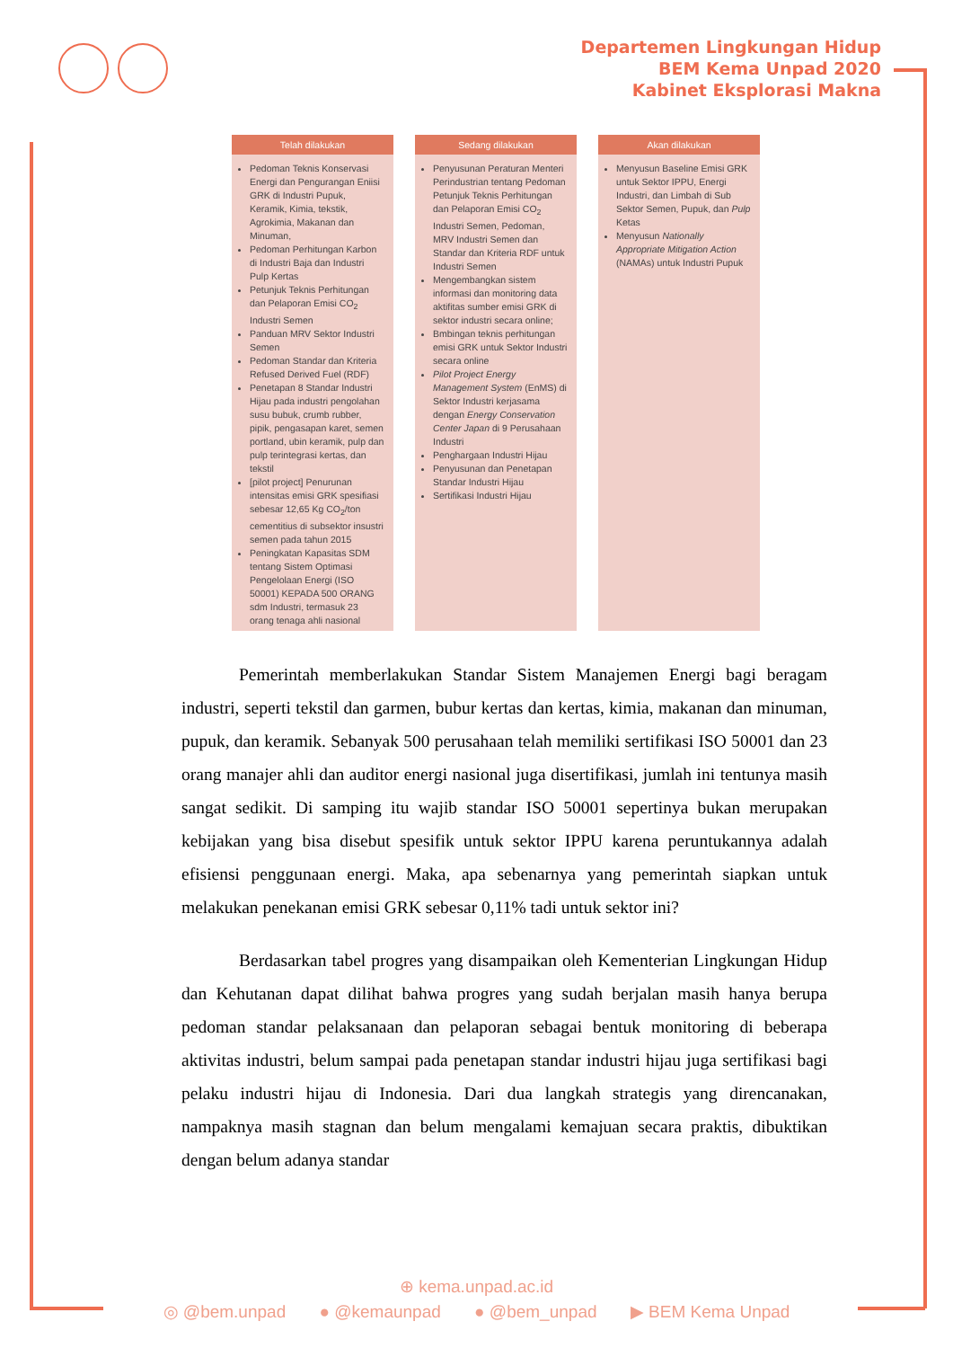Departemen Lingkungan Hidup
BEM Kema Unpad 2020
Kabinet Eksplorasi Makna
| Telah dilakukan | Sedang dilakukan | Akan dilakukan |
| --- | --- | --- |
| Pedoman Teknis Konservasi Energi dan Pengurangan Eniisi GRK di Industri Pupuk, Keramik, Kimia, tekstik, Agrokimia, Makanan dan Minuman, Pedoman Perhitungan Karbon di Industri Baja dan Industri Pulp Kertas Petunjuk Teknis Perhitungan dan Pelaporan Emisi CO<sub>2</sub> Industri Semen Panduan MRV Sektor Industri Semen Pedoman Standar dan Kriteria Refused Derived Fuel (RDF) Penetapan 8 Standar Industri Hijau pada industri pengolahan susu bubuk, crumb rubber, pipik, pengasapan karet, semen portland, ubin keramik, pulp dan pulp terintegrasi kertas, dan tekstil [pilot project] Penurunan intensitas emisi GRK spesifiasi sebesar 12,65 Kg CO<sub>2</sub>/ton cementitius di subsektor insustri semen pada tahun 2015 Peningkatan Kapasitas SDM tentang Sistem Optimasi Pengelolaan Energi (ISO 50001) KEPADA 500 ORANG sdm Industri, termasuk 23 orang tenaga ahli nasional | Penyusunan Peraturan Menteri Perindustrian tentang Pedoman Petunjuk Teknis Perhitungan dan Pelaporan Emisi CO<sub>2</sub> Industri Semen, Pedoman, MRV Industri Semen dan Standar dan Kriteria RDF untuk Industri Semen Mengembangkan sistem informasi dan monitoring data aktifitas sumber emisi GRK di sektor industri secara online; Bmbingan teknis perhitungan emisi GRK untuk Sektor Industri secara online Pilot Project Energy Management System (EnMS) di Sektor Industri kerjasama dengan Energy Conservation Center Japan di 9 Perusahaan Industri Penghargaan Industri Hijau Penyusunan dan Penetapan Standar Industri Hijau Sertifikasi Industri Hijau | Menyusun Baseline Emisi GRK untuk Sektor IPPU, Energi Industri, dan Limbah di Sub Sektor Semen, Pupuk, dan Pulp Ketas Menyusun Nationally Appropriate Mitigation Action (NAMAs) untuk Industri Pupuk |
Pemerintah memberlakukan Standar Sistem Manajemen Energi bagi beragam industri, seperti tekstil dan garmen, bubur kertas dan kertas, kimia, makanan dan minuman, pupuk, dan keramik. Sebanyak 500 perusahaan telah memiliki sertifikasi ISO 50001 dan 23 orang manajer ahli dan auditor energi nasional juga disertifikasi, jumlah ini tentunya masih sangat sedikit. Di samping itu wajib standar ISO 50001 sepertinya bukan merupakan kebijakan yang bisa disebut spesifik untuk sektor IPPU karena peruntukannya adalah efisiensi penggunaan energi. Maka, apa sebenarnya yang pemerintah siapkan untuk melakukan penekanan emisi GRK sebesar 0,11% tadi untuk sektor ini?
Berdasarkan tabel progres yang disampaikan oleh Kementerian Lingkungan Hidup dan Kehutanan dapat dilihat bahwa progres yang sudah berjalan masih hanya berupa pedoman standar pelaksanaan dan pelaporan sebagai bentuk monitoring di beberapa aktivitas industri, belum sampai pada penetapan standar industri hijau juga sertifikasi bagi pelaku industri hijau di Indonesia. Dari dua langkah strategis yang direncanakan, nampaknya masih stagnan dan belum mengalami kemajuan secara praktis, dibuktikan dengan belum adanya standar
⊕ kema.unpad.ac.id
◎ @bem.unpad ● @kemaunpad ● @bem_unpad ▶ BEM Kema Unpad